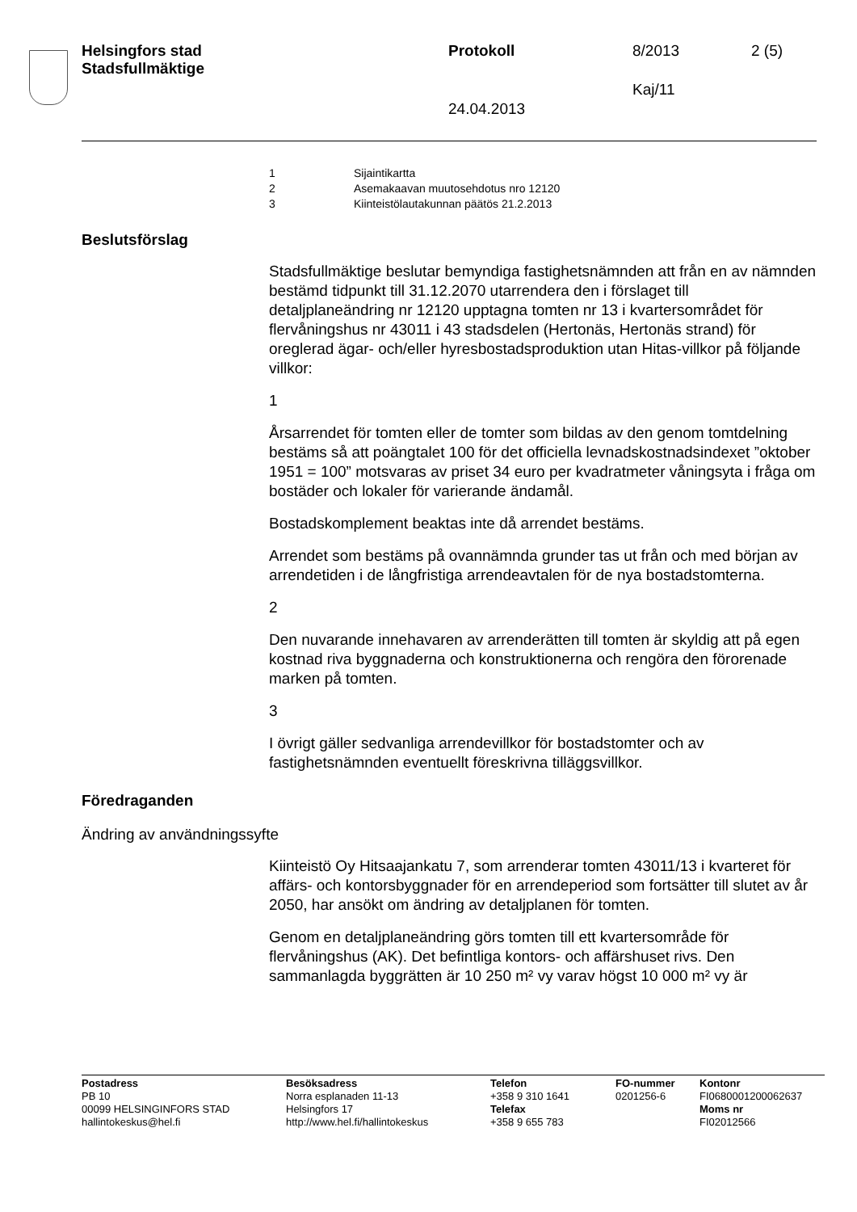Helsingfors stad
Stadsfullmäktige
Protokoll 8/2013 2 (5)
Kaj/11
24.04.2013
1 Sijaintikartta
2 Asemakaavan muutosehdotus nro 12120
3 Kiinteistölautakunnan päätös 21.2.2013
Beslutsförslag
Stadsfullmäktige beslutar bemyndiga fastighetsnämnden att från en av nämnden bestämd tidpunkt till 31.12.2070 utarrendera den i förslaget till detaljplaneändring nr 12120 upptagna tomten nr 13 i kvartersområdet för flervåningshus nr 43011 i 43 stadsdelen (Hertonäs, Hertonäs strand) för oreglerad ägar- och/eller hyresbostadsproduktion utan Hitas-villkor på följande villkor:
1
Årsarrendet för tomten eller de tomter som bildas av den genom tomtdelning bestäms så att poängtalet 100 för det officiella levnadskostnadsindexet ”oktober 1951 = 100” motsvaras av priset 34 euro per kvadratmeter våningsyta i fråga om bostäder och lokaler för varierande ändamål.
Bostadskomplement beaktas inte då arrendet bestäms.
Arrendet som bestäms på ovannämnda grunder tas ut från och med början av arrendetiden i de långfristiga arrendeavtalen för de nya bostadstomterna.
2
Den nuvarande innehavaren av arrenderätten till tomten är skyldig att på egen kostnad riva byggnaderna och konstruktionerna och rengöra den förorenade marken på tomten.
3
I övrigt gäller sedvanliga arrendevillkor för bostadstomter och av fastighetsnämnden eventuellt föreskrivna tilläggsvillkor.
Föredraganden
Ändring av användningssyfte
Kiinteistö Oy Hitsaajankatu 7, som arrenderar tomten 43011/13 i kvarteret för affärs- och kontorsbyggnader för en arrendeperiod som fortsätter till slutet av år 2050, har ansökt om ändring av detaljplanen för tomten.
Genom en detaljplaneändring görs tomten till ett kvartersområde för flervåningshus (AK). Det befintliga kontors- och affärshuset rivs. Den sammanlagda byggrätten är 10 250 m² vy varav högst 10 000 m² vy är
Postadress
PB 10
00099 HELSINGINFORS STAD
hallintokeskus@hel.fi
Besöksadress
Norra esplanaden 11-13
Helsingfors 17
http://www.hel.fi/hallintokeskus
Telefon
+358 9 310 1641
Telefax
+358 9 655 783
FO-nummer
0201256-6
Kontonr
FI0680001200062637
Moms nr
FI02012566